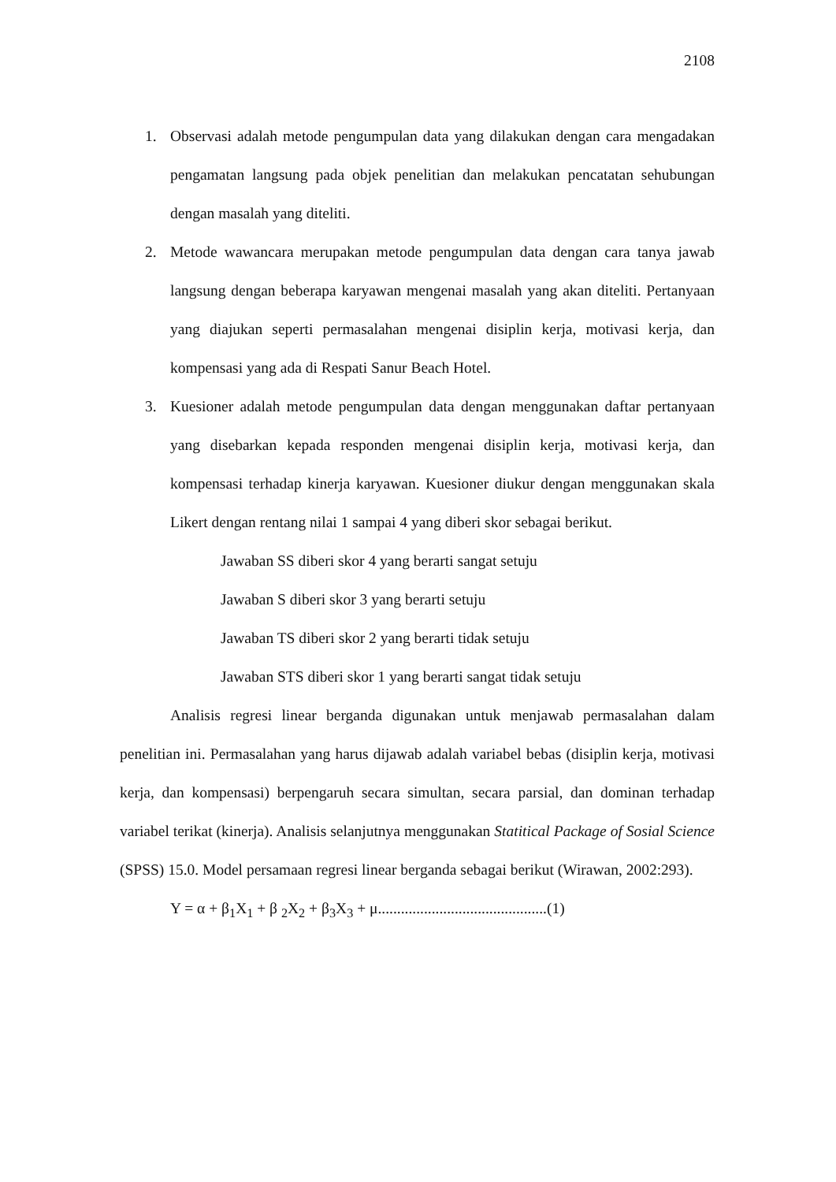2108
1. Observasi adalah metode pengumpulan data yang dilakukan dengan cara mengadakan pengamatan langsung pada objek penelitian dan melakukan pencatatan sehubungan dengan masalah yang diteliti.
2. Metode wawancara merupakan metode pengumpulan data dengan cara tanya jawab langsung dengan beberapa karyawan mengenai masalah yang akan diteliti. Pertanyaan yang diajukan seperti permasalahan mengenai disiplin kerja, motivasi kerja, dan kompensasi yang ada di Respati Sanur Beach Hotel.
3. Kuesioner adalah metode pengumpulan data dengan menggunakan daftar pertanyaan yang disebarkan kepada responden mengenai disiplin kerja, motivasi kerja, dan kompensasi terhadap kinerja karyawan. Kuesioner diukur dengan menggunakan skala Likert dengan rentang nilai 1 sampai 4 yang diberi skor sebagai berikut.
Jawaban SS diberi skor 4 yang berarti sangat setuju
Jawaban S diberi skor 3 yang berarti setuju
Jawaban TS diberi skor 2 yang berarti tidak setuju
Jawaban STS diberi skor 1 yang berarti sangat tidak setuju
Analisis regresi linear berganda digunakan untuk menjawab permasalahan dalam penelitian ini. Permasalahan yang harus dijawab adalah variabel bebas (disiplin kerja, motivasi kerja, dan kompensasi) berpengaruh secara simultan, secara parsial, dan dominan terhadap variabel terikat (kinerja). Analisis selanjutnya menggunakan Statitical Package of Sosial Science (SPSS) 15.0. Model persamaan regresi linear berganda sebagai berikut (Wirawan, 2002:293).
Y = α + β<sub>1</sub>X<sub>1</sub> + β <sub>2</sub>X<sub>2</sub> + β<sub>3</sub>X<sub>3</sub> + μ............................................(1)